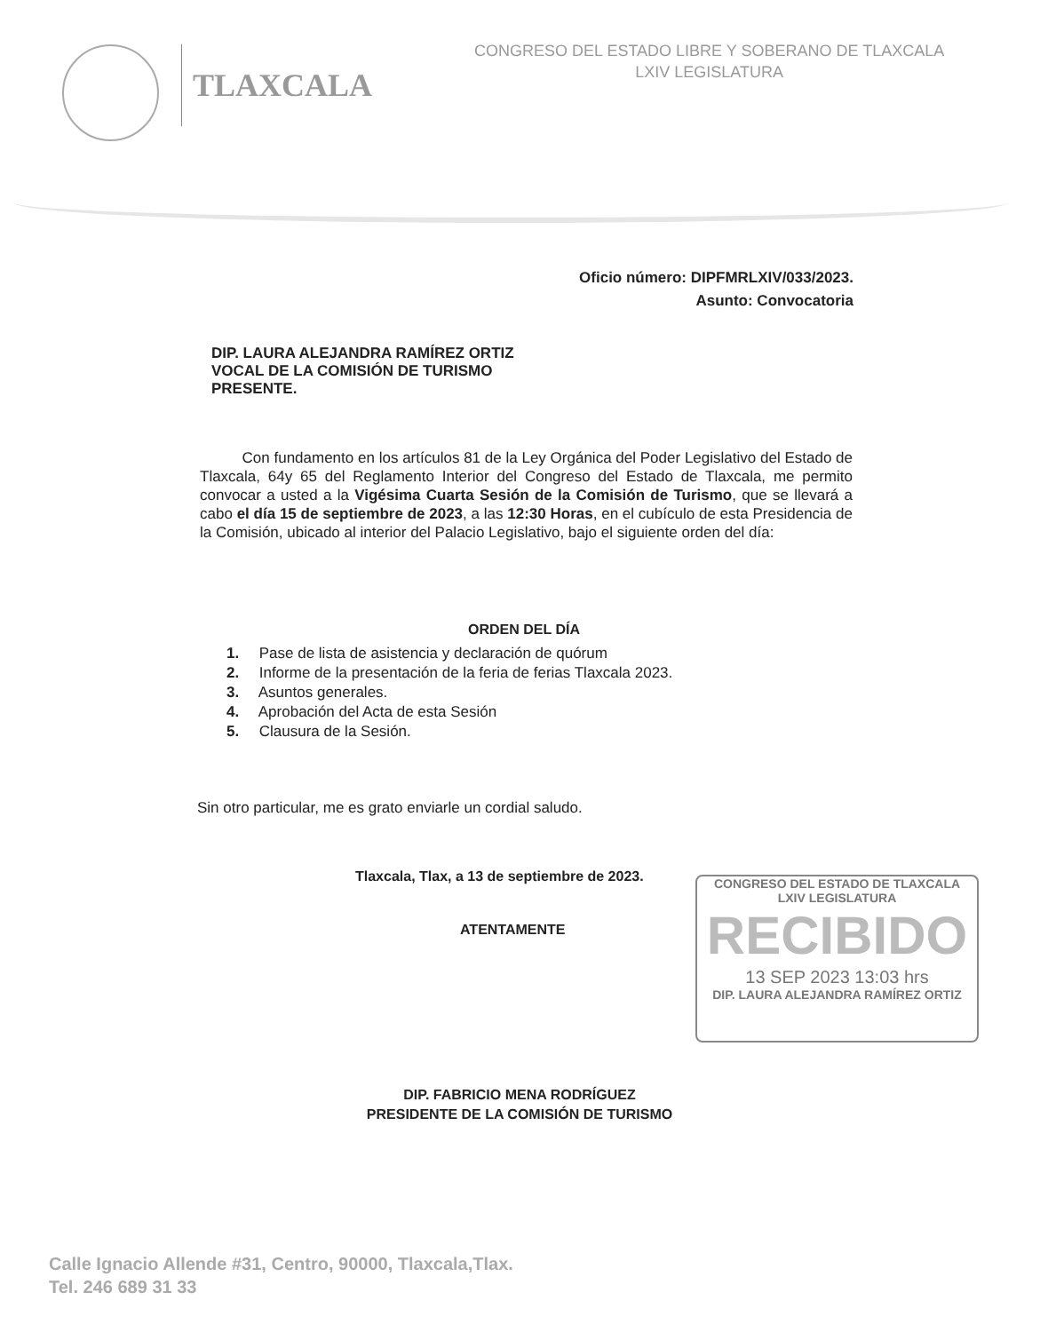TLAXCALA
CONGRESO DEL ESTADO LIBRE Y SOBERANO DE TLAXCALA
LXIV LEGISLATURA
Oficio número: DIPFMRLXIV/033/2023.
Asunto: Convocatoria
DIP. LAURA ALEJANDRA RAMÍREZ ORTIZ
VOCAL DE LA COMISIÓN DE TURISMO
PRESENTE.
Con fundamento en los artículos 81 de la Ley Orgánica del Poder Legislativo del Estado de Tlaxcala, 64y 65 del Reglamento Interior del Congreso del Estado de Tlaxcala, me permito convocar a usted a la Vigésima Cuarta Sesión de la Comisión de Turismo, que se llevará a cabo el día 15 de septiembre de 2023, a las 12:30 Horas, en el cubículo de esta Presidencia de la Comisión, ubicado al interior del Palacio Legislativo, bajo el siguiente orden del día:
ORDEN DEL DÍA
1. Pase de lista de asistencia y declaración de quórum
2. Informe de la presentación de la feria de ferias Tlaxcala 2023.
3. Asuntos generales.
4. Aprobación del Acta de esta Sesión
5. Clausura de la Sesión.
Sin otro particular, me es grato enviarle un cordial saludo.
Tlaxcala, Tlax, a 13 de septiembre de 2023.
ATENTAMENTE
CONGRESO DEL ESTADO DE TLAXCALA
LXIV LEGISLATURA
RECIBIDO
13 SEP 2023 13:03 hrs
DIP. LAURA ALEJANDRA RAMÍREZ ORTIZ
DIP. FABRICIO MENA RODRÍGUEZ
PRESIDENTE DE LA COMISIÓN DE TURISMO
Calle Ignacio Allende #31, Centro, 90000, Tlaxcala,Tlax.
Tel. 246 689 31 33